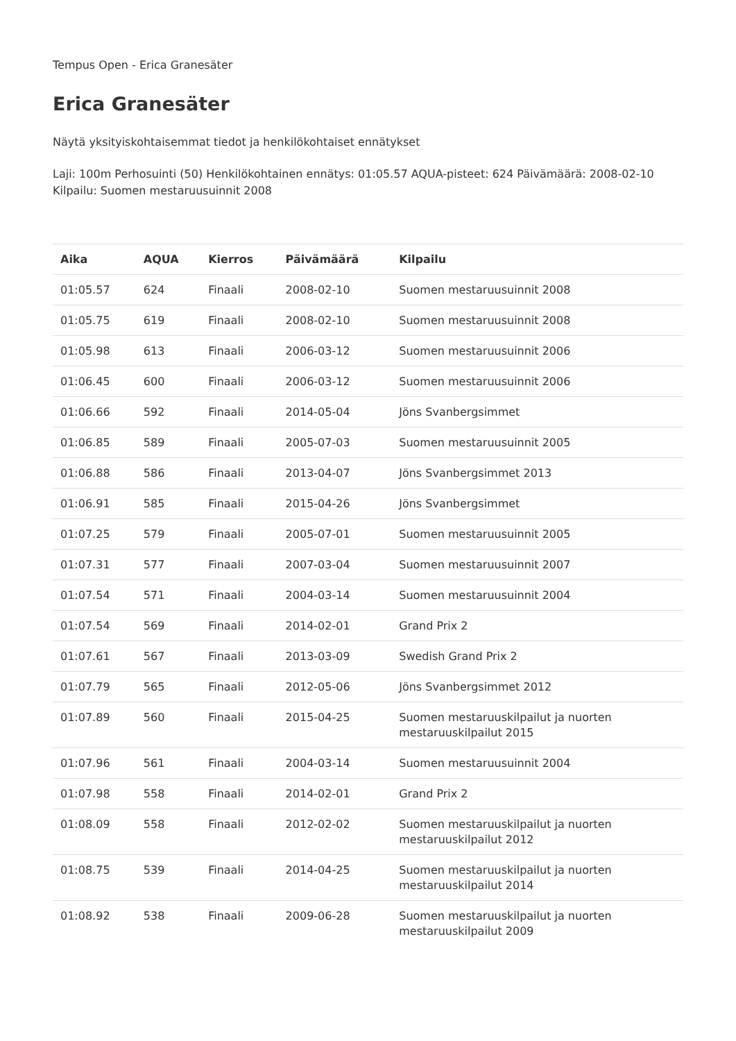Tempus Open - Erica Granesäter
Erica Granesäter
Näytä yksityiskohtaisemmat tiedot ja henkilökohtaiset ennätykset
Laji: 100m Perhosuinti (50) Henkilökohtainen ennätys: 01:05.57 AQUA-pisteet: 624 Päivämäärä: 2008-02-10 Kilpailu: Suomen mestaruusuinnit 2008
| Aika | AQUA | Kierros | Päivämäärä | Kilpailu |
| --- | --- | --- | --- | --- |
| 01:05.57 | 624 | Finaali | 2008-02-10 | Suomen mestaruusuinnit 2008 |
| 01:05.75 | 619 | Finaali | 2008-02-10 | Suomen mestaruusuinnit 2008 |
| 01:05.98 | 613 | Finaali | 2006-03-12 | Suomen mestaruusuinnit 2006 |
| 01:06.45 | 600 | Finaali | 2006-03-12 | Suomen mestaruusuinnit 2006 |
| 01:06.66 | 592 | Finaali | 2014-05-04 | Jöns Svanbergsimmet |
| 01:06.85 | 589 | Finaali | 2005-07-03 | Suomen mestaruusuinnit 2005 |
| 01:06.88 | 586 | Finaali | 2013-04-07 | Jöns Svanbergsimmet 2013 |
| 01:06.91 | 585 | Finaali | 2015-04-26 | Jöns Svanbergsimmet |
| 01:07.25 | 579 | Finaali | 2005-07-01 | Suomen mestaruusuinnit 2005 |
| 01:07.31 | 577 | Finaali | 2007-03-04 | Suomen mestaruusuinnit 2007 |
| 01:07.54 | 571 | Finaali | 2004-03-14 | Suomen mestaruusuinnit 2004 |
| 01:07.54 | 569 | Finaali | 2014-02-01 | Grand Prix 2 |
| 01:07.61 | 567 | Finaali | 2013-03-09 | Swedish Grand Prix 2 |
| 01:07.79 | 565 | Finaali | 2012-05-06 | Jöns Svanbergsimmet 2012 |
| 01:07.89 | 560 | Finaali | 2015-04-25 | Suomen mestaruuskilpailut ja nuorten mestaruuskilpailut 2015 |
| 01:07.96 | 561 | Finaali | 2004-03-14 | Suomen mestaruusuinnit 2004 |
| 01:07.98 | 558 | Finaali | 2014-02-01 | Grand Prix 2 |
| 01:08.09 | 558 | Finaali | 2012-02-02 | Suomen mestaruuskilpailut ja nuorten mestaruuskilpailut 2012 |
| 01:08.75 | 539 | Finaali | 2014-04-25 | Suomen mestaruuskilpailut ja nuorten mestaruuskilpailut 2014 |
| 01:08.92 | 538 | Finaali | 2009-06-28 | Suomen mestaruuskilpailut ja nuorten mestaruuskilpailut 2009 |